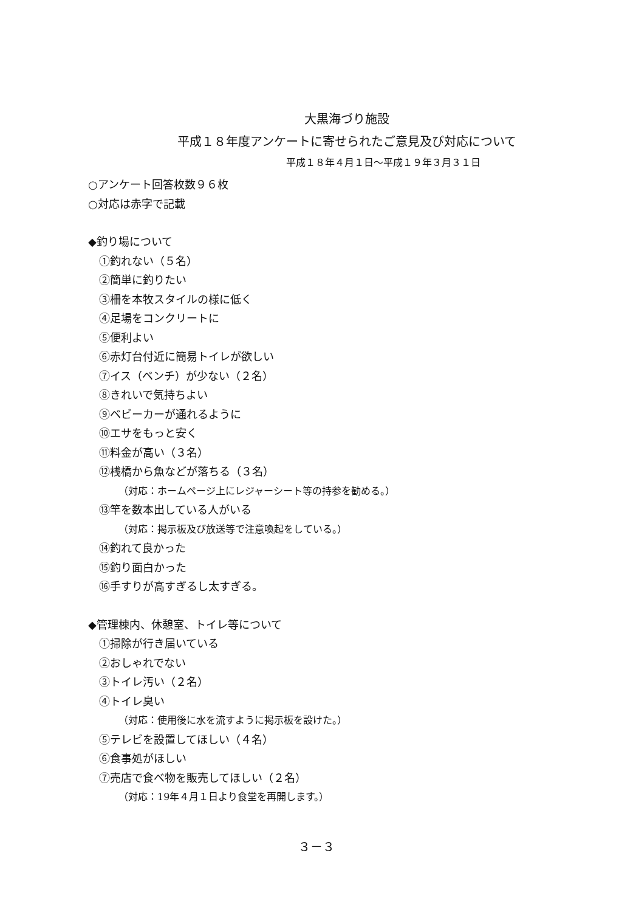大黒海づり施設
平成１８年度アンケートに寄せられたご意見及び対応について
平成１８年４月１日～平成１９年３月３１日
○アンケート回答枚数９６枚
○対応は赤字で記載
◆釣り場について
①釣れない（５名）
②簡単に釣りたい
③柵を本牧スタイルの様に低く
④足場をコンクリートに
⑤便利よい
⑥赤灯台付近に簡易トイレが欲しい
⑦イス（ベンチ）が少ない（２名）
⑧きれいで気持ちよい
⑨ベビーカーが通れるように
⑩エサをもっと安く
⑪料金が高い（３名）
⑫桟橋から魚などが落ちる（３名）
（対応：ホームページ上にレジャーシート等の持参を勧める。）
⑬竿を数本出している人がいる
（対応：掲示板及び放送等で注意喚起をしている。）
⑭釣れて良かった
⑮釣り面白かった
⑯手すりが高すぎるし太すぎる。
◆管理棟内、休憩室、トイレ等について
①掃除が行き届いている
②おしゃれでない
③トイレ汚い（２名）
④トイレ臭い
（対応：使用後に水を流すように掲示板を設けた。）
⑤テレビを設置してほしい（４名）
⑥食事処がほしい
⑦売店で食べ物を販売してほしい（２名）
（対応：19年４月１日より食堂を再開します。）
３－３